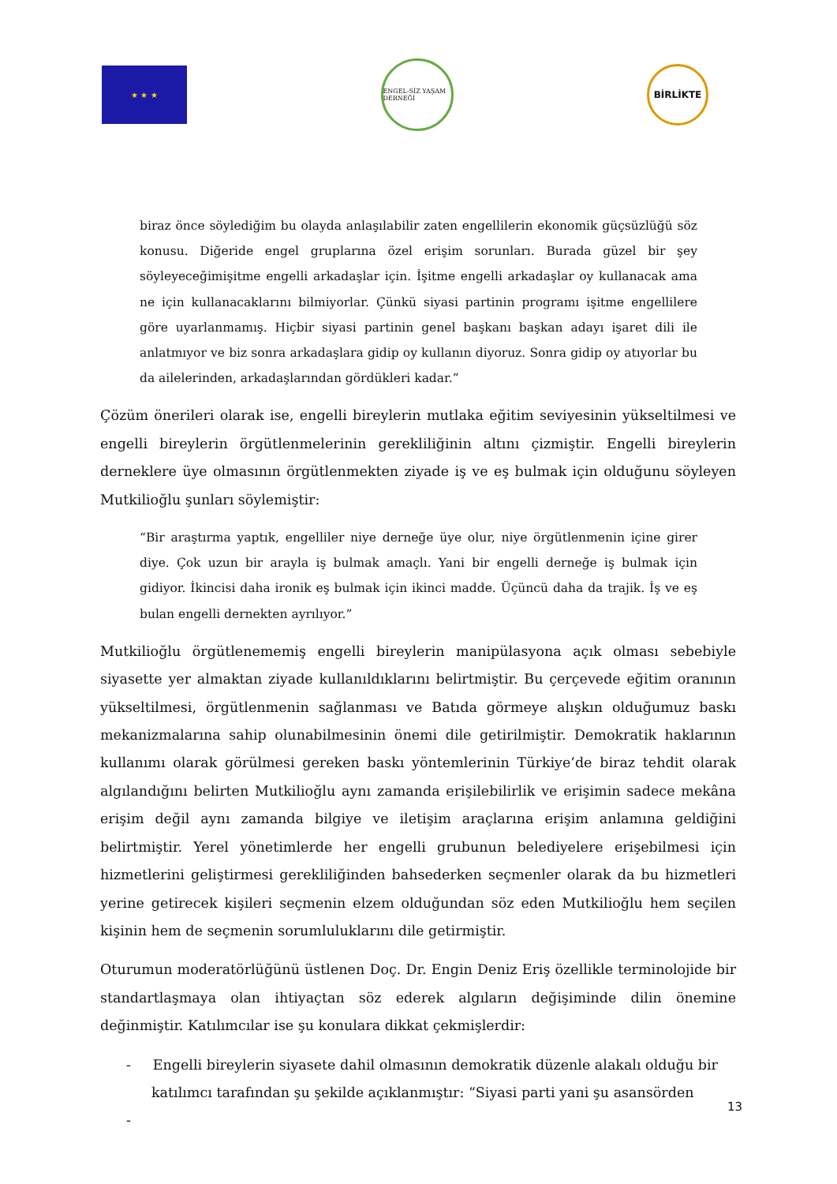★ ★ ★
ENGEL-SİZ YAŞAM DERNEĞİ
BİRLİKTE
biraz önce söylediğim bu olayda anlaşılabilir zaten engellilerin ekonomik güçsüzlüğü söz konusu. Diğeride engel gruplarına özel erişim sorunları. Burada güzel bir şey söyleyeceğimişitme engelli arkadaşlar için. İşitme engelli arkadaşlar oy kullanacak ama ne için kullanacaklarını bilmiyorlar. Çünkü siyasi partinin programı işitme engellilere göre uyarlanmamış. Hiçbir siyasi partinin genel başkanı başkan adayı işaret dili ile anlatmıyor ve biz sonra arkadaşlara gidip oy kullanın diyoruz. Sonra gidip oy atıyorlar bu da ailelerinden, arkadaşlarından gördükleri kadar.”
Çözüm önerileri olarak ise, engelli bireylerin mutlaka eğitim seviyesinin yükseltilmesi ve engelli bireylerin örgütlenmelerinin gerekliliğinin altını çizmiştir. Engelli bireylerin derneklere üye olmasının örgütlenmekten ziyade iş ve eş bulmak için olduğunu söyleyen Mutkilioğlu şunları söylemiştir:
“Bir araştırma yaptık, engelliler niye derneğe üye olur, niye örgütlenmenin içine girer diye. Çok uzun bir arayla iş bulmak amaçlı. Yani bir engelli derneğe iş bulmak için gidiyor. İkincisi daha ironik eş bulmak için ikinci madde. Üçüncü daha da trajik. İş ve eş bulan engelli dernekten ayrılıyor.”
Mutkilioğlu örgütlenememiş engelli bireylerin manipülasyona açık olması sebebiyle siyasette yer almaktan ziyade kullanıldıklarını belirtmiştir. Bu çerçevede eğitim oranının yükseltilmesi, örgütlenmenin sağlanması ve Batıda görmeye alışkın olduğumuz baskı mekanizmalarına sahip olunabilmesinin önemi dile getirilmiştir. Demokratik haklarının kullanımı olarak görülmesi gereken baskı yöntemlerinin Türkiye’de biraz tehdit olarak algılandığını belirten Mutkilioğlu aynı zamanda erişilebilirlik ve erişimin sadece mekâna erişim değil aynı zamanda bilgiye ve iletişim araçlarına erişim anlamına geldiğini belirtmiştir. Yerel yönetimlerde her engelli grubunun belediyelere erişebilmesi için hizmetlerini geliştirmesi gerekliliğinden bahsederken seçmenler olarak da bu hizmetleri yerine getirecek kişileri seçmenin elzem olduğundan söz eden Mutkilioğlu hem seçilen kişinin hem de seçmenin sorumluluklarını dile getirmiştir.
Oturumun moderatörlüğünü üstlenen Doç. Dr. Engin Deniz Eriş özellikle terminolojide bir standartlaşmaya olan ihtiyaçtan söz ederek algıların değişiminde dilin önemine değinmiştir. Katılımcılar ise şu konulara dikkat çekmişlerdir:
- Engelli bireylerin siyasete dahil olmasının demokratik düzenle alakalı olduğu bir katılımcı tarafından şu şekilde açıklanmıştır: “Siyasi parti yani şu asansörden
-
13